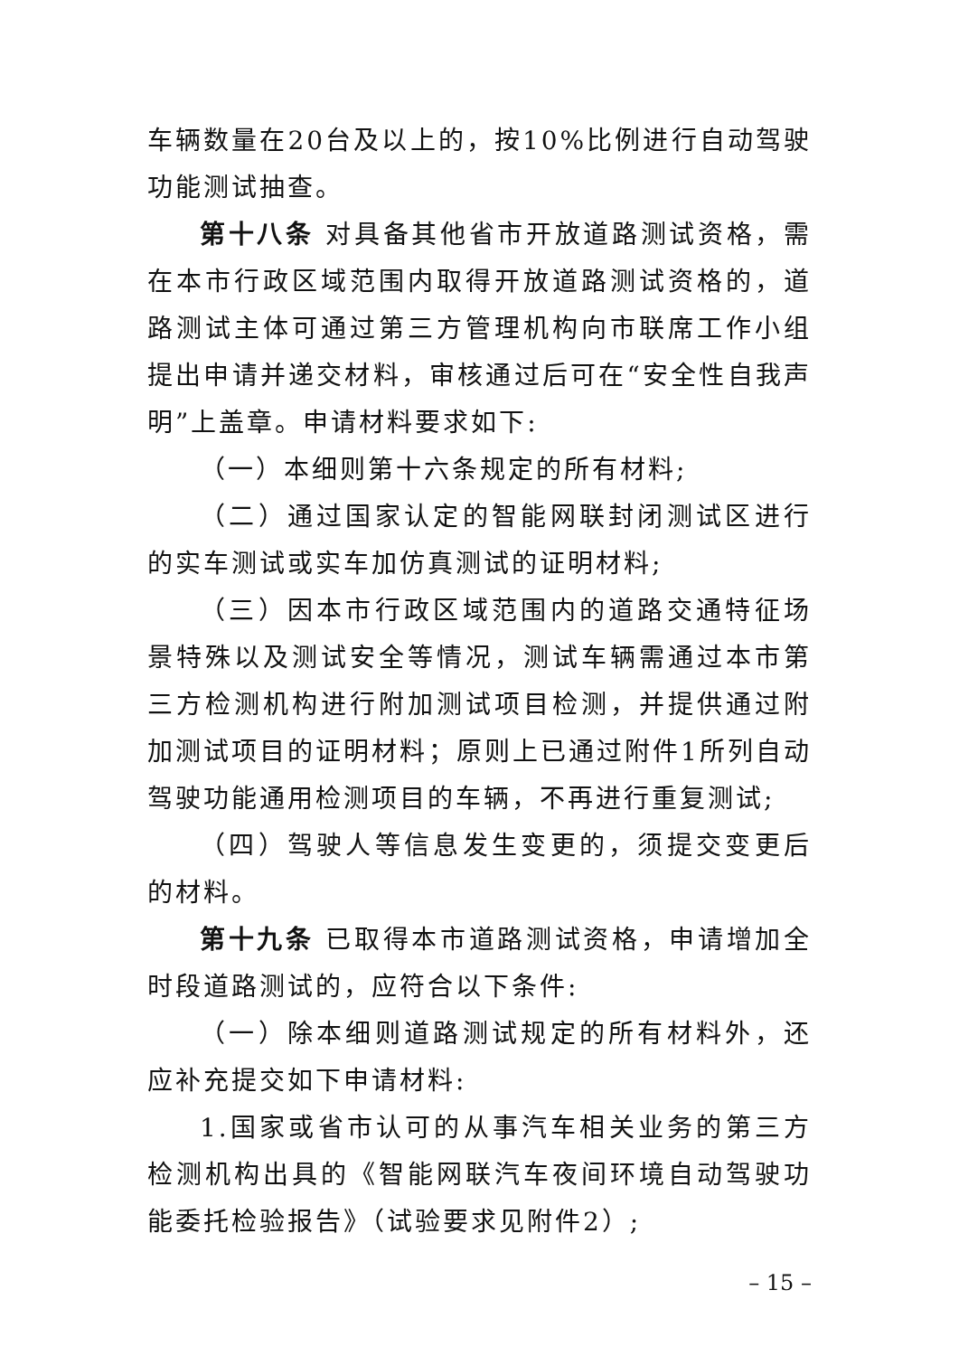车辆数量在20台及以上的，按10%比例进行自动驾驶功能测试抽查。
第十八条 对具备其他省市开放道路测试资格，需在本市行政区域范围内取得开放道路测试资格的，道路测试主体可通过第三方管理机构向市联席工作小组提出申请并递交材料，审核通过后可在“安全性自我声明”上盖章。申请材料要求如下:
（一）本细则第十六条规定的所有材料;
（二）通过国家认定的智能网联封闭测试区进行的实车测试或实车加仿真测试的证明材料;
（三）因本市行政区域范围内的道路交通特征场景特殊以及测试安全等情况，测试车辆需通过本市第三方检测机构进行附加测试项目检测，并提供通过附加测试项目的证明材料；原则上已通过附件1所列自动驾驶功能通用检测项目的车辆，不再进行重复测试;
（四）驾驶人等信息发生变更的，须提交变更后的材料。
第十九条 已取得本市道路测试资格，申请增加全时段道路测试的，应符合以下条件:
（一）除本细则道路测试规定的所有材料外，还应补充提交如下申请材料:
1.国家或省市认可的从事汽车相关业务的第三方检测机构出具的《智能网联汽车夜间环境自动驾驶功能委托检验报告》（试验要求见附件2）;
– 15 –